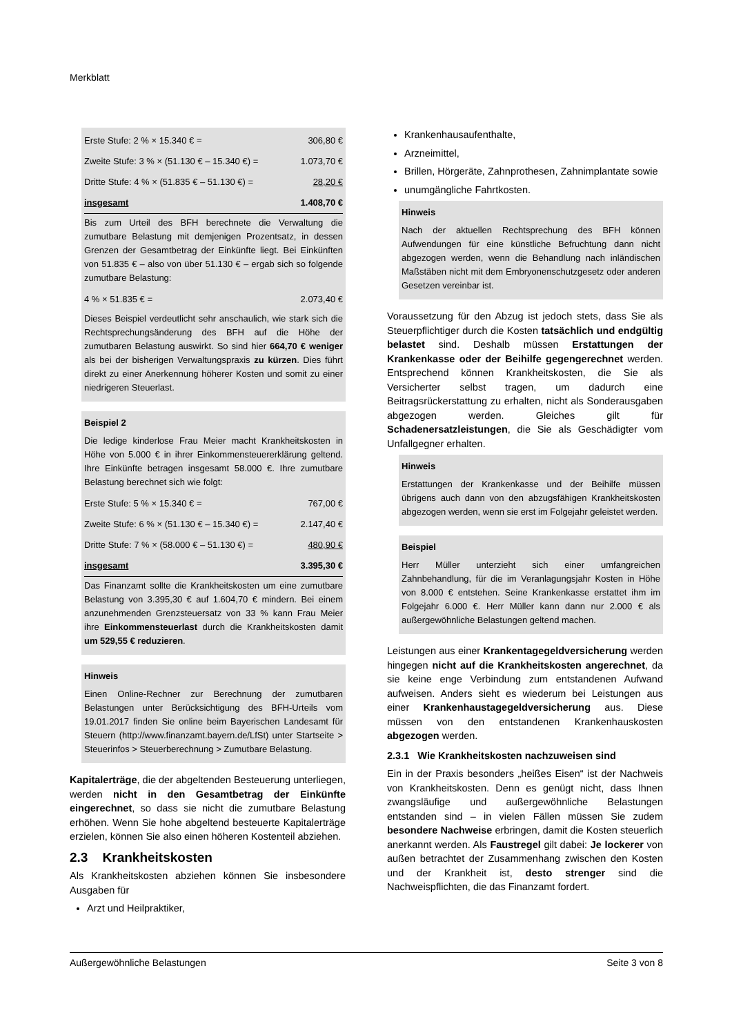Merkblatt
| Erste Stufe: 2 % × 15.340 € = | 306,80 € |
| Zweite Stufe: 3 % × (51.130 € – 15.340 €) = | 1.073,70 € |
| Dritte Stufe: 4 % × (51.835 € – 51.130 €) = | 28,20 € |
| insgesamt | 1.408,70 € |
Bis zum Urteil des BFH berechnete die Verwaltung die zumutbare Belastung mit demjenigen Prozentsatz, in dessen Grenzen der Gesamtbetrag der Einkünfte liegt. Bei Einkünften von 51.835 € – also von über 51.130 € – ergab sich so folgende zumutbare Belastung:
| 4 % × 51.835 € = | 2.073,40 € |
Dieses Beispiel verdeutlicht sehr anschaulich, wie stark sich die Rechtsprechungsänderung des BFH auf die Höhe der zumutbaren Belastung auswirkt. So sind hier 664,70 € weniger als bei der bisherigen Verwaltungspraxis zu kürzen. Dies führt direkt zu einer Anerkennung höherer Kosten und somit zu einer niedrigeren Steuerlast.
Beispiel 2
Die ledige kinderlose Frau Meier macht Krankheitskosten in Höhe von 5.000 € in ihrer Einkommensteuererklärung geltend. Ihre Einkünfte betragen insgesamt 58.000 €. Ihre zumutbare Belastung berechnet sich wie folgt:
| Erste Stufe: 5 % × 15.340 € = | 767,00 € |
| Zweite Stufe: 6 % × (51.130 € – 15.340 €) = | 2.147,40 € |
| Dritte Stufe: 7 % × (58.000 € – 51.130 €) = | 480,90 € |
| insgesamt | 3.395,30 € |
Das Finanzamt sollte die Krankheitskosten um eine zumutbare Belastung von 3.395,30 € auf 1.604,70 € mindern. Bei einem anzunehmenden Grenzsteuersatz von 33 % kann Frau Meier ihre Einkommensteuerlast durch die Krankheitskosten damit um 529,55 € reduzieren.
Hinweis
Einen Online-Rechner zur Berechnung der zumutbaren Belastungen unter Berücksichtigung des BFH-Urteils vom 19.01.2017 finden Sie online beim Bayerischen Landesamt für Steuern (http://www.finanzamt.bayern.de/LfSt) unter Startseite > Steuerinfos > Steuerberechnung > Zumutbare Belastung.
Kapitalerträge, die der abgeltenden Besteuerung unterliegen, werden nicht in den Gesamtbetrag der Einkünfte eingerechnet, so dass sie nicht die zumutbare Belastung erhöhen. Wenn Sie hohe abgeltend besteuerte Kapitalerträge erzielen, können Sie also einen höheren Kostenteil abziehen.
2.3 Krankheitskosten
Als Krankheitskosten abziehen können Sie insbesondere Ausgaben für
Arzt und Heilpraktiker,
Krankenhausaufenthalte,
Arzneimittel,
Brillen, Hörgeräte, Zahnprothesen, Zahnimplantate sowie
unumgängliche Fahrtkosten.
Hinweis
Nach der aktuellen Rechtsprechung des BFH können Aufwendungen für eine künstliche Befruchtung dann nicht abgezogen werden, wenn die Behandlung nach inländischen Maßstäben nicht mit dem Embryonenschutzgesetz oder anderen Gesetzen vereinbar ist.
Voraussetzung für den Abzug ist jedoch stets, dass Sie als Steuerpflichtiger durch die Kosten tatsächlich und endgültig belastet sind. Deshalb müssen Erstattungen der Krankenkasse oder der Beihilfe gegengerechnet werden. Entsprechend können Krankheitskosten, die Sie als Versicherter selbst tragen, um dadurch eine Beitragsrückerstattung zu erhalten, nicht als Sonderausgaben abgezogen werden. Gleiches gilt für Schadenersatzleistungen, die Sie als Geschädigter vom Unfallgegner erhalten.
Hinweis
Erstattungen der Krankenkasse und der Beihilfe müssen übrigens auch dann von den abzugsfähigen Krankheitskosten abgezogen werden, wenn sie erst im Folgejahr geleistet werden.
Beispiel
Herr Müller unterzieht sich einer umfangreichen Zahnbehandlung, für die im Veranlagungsjahr Kosten in Höhe von 8.000 € entstehen. Seine Krankenkasse erstattet ihm im Folgejahr 6.000 €. Herr Müller kann dann nur 2.000 € als außergewöhnliche Belastungen geltend machen.
Leistungen aus einer Krankentagegeldversicherung werden hingegen nicht auf die Krankheitskosten angerechnet, da sie keine enge Verbindung zum entstandenen Aufwand aufweisen. Anders sieht es wiederum bei Leistungen aus einer Krankenhaustagegeldversicherung aus. Diese müssen von den entstandenen Krankenhauskosten abgezogen werden.
2.3.1 Wie Krankheitskosten nachzuweisen sind
Ein in der Praxis besonders „heißes Eisen“ ist der Nachweis von Krankheitskosten. Denn es genügt nicht, dass Ihnen zwangsläufige und außergewöhnliche Belastungen entstanden sind – in vielen Fällen müssen Sie zudem besondere Nachweise erbringen, damit die Kosten steuerlich anerkannt werden. Als Faustregel gilt dabei: Je lockerer von außen betrachtet der Zusammenhang zwischen den Kosten und der Krankheit ist, desto strenger sind die Nachweispflichten, die das Finanzamt fordert.
Außergewöhnliche Belastungen Seite 3 von 8